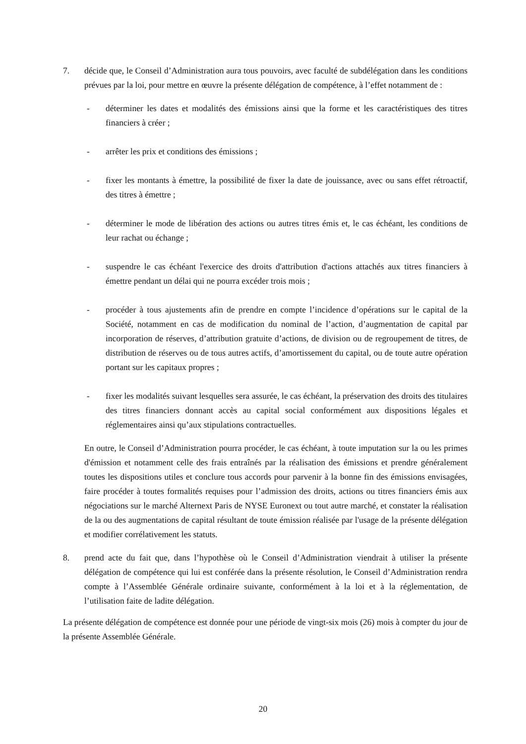7. décide que, le Conseil d’Administration aura tous pouvoirs, avec faculté de subdélégation dans les conditions prévues par la loi, pour mettre en œuvre la présente délégation de compétence, à l’effet notamment de :
- déterminer les dates et modalités des émissions ainsi que la forme et les caractéristiques des titres financiers à créer ;
- arrêter les prix et conditions des émissions ;
- fixer les montants à émettre, la possibilité de fixer la date de jouissance, avec ou sans effet rétroactif, des titres à émettre ;
- déterminer le mode de libération des actions ou autres titres émis et, le cas échéant, les conditions de leur rachat ou échange ;
- suspendre le cas échéant l'exercice des droits d'attribution d'actions attachés aux titres financiers à émettre pendant un délai qui ne pourra excéder trois mois ;
- procéder à tous ajustements afin de prendre en compte l’incidence d’opérations sur le capital de la Société, notamment en cas de modification du nominal de l’action, d’augmentation de capital par incorporation de réserves, d’attribution gratuite d’actions, de division ou de regroupement de titres, de distribution de réserves ou de tous autres actifs, d’amortissement du capital, ou de toute autre opération portant sur les capitaux propres ;
- fixer les modalités suivant lesquelles sera assurée, le cas échéant, la préservation des droits des titulaires des titres financiers donnant accès au capital social conformément aux dispositions légales et réglementaires ainsi qu’aux stipulations contractuelles.
En outre, le Conseil d’Administration pourra procéder, le cas échéant, à toute imputation sur la ou les primes d'émission et notamment celle des frais entraînés par la réalisation des émissions et prendre généralement toutes les dispositions utiles et conclure tous accords pour parvenir à la bonne fin des émissions envisagées, faire procéder à toutes formalités requises pour l’admission des droits, actions ou titres financiers émis aux négociations sur le marché Alternext Paris de NYSE Euronext ou tout autre marché, et constater la réalisation de la ou des augmentations de capital résultant de toute émission réalisée par l'usage de la présente délégation et modifier corrélativement les statuts.
8. prend acte du fait que, dans l’hypothèse où le Conseil d’Administration viendrait à utiliser la présente délégation de compétence qui lui est conférée dans la présente résolution, le Conseil d’Administration rendra compte à l’Assemblée Générale ordinaire suivante, conformément à la loi et à la réglementation, de l’utilisation faite de ladite délégation.
La présente délégation de compétence est donnée pour une période de vingt-six mois (26) mois à compter du jour de la présente Assemblée Générale.
20